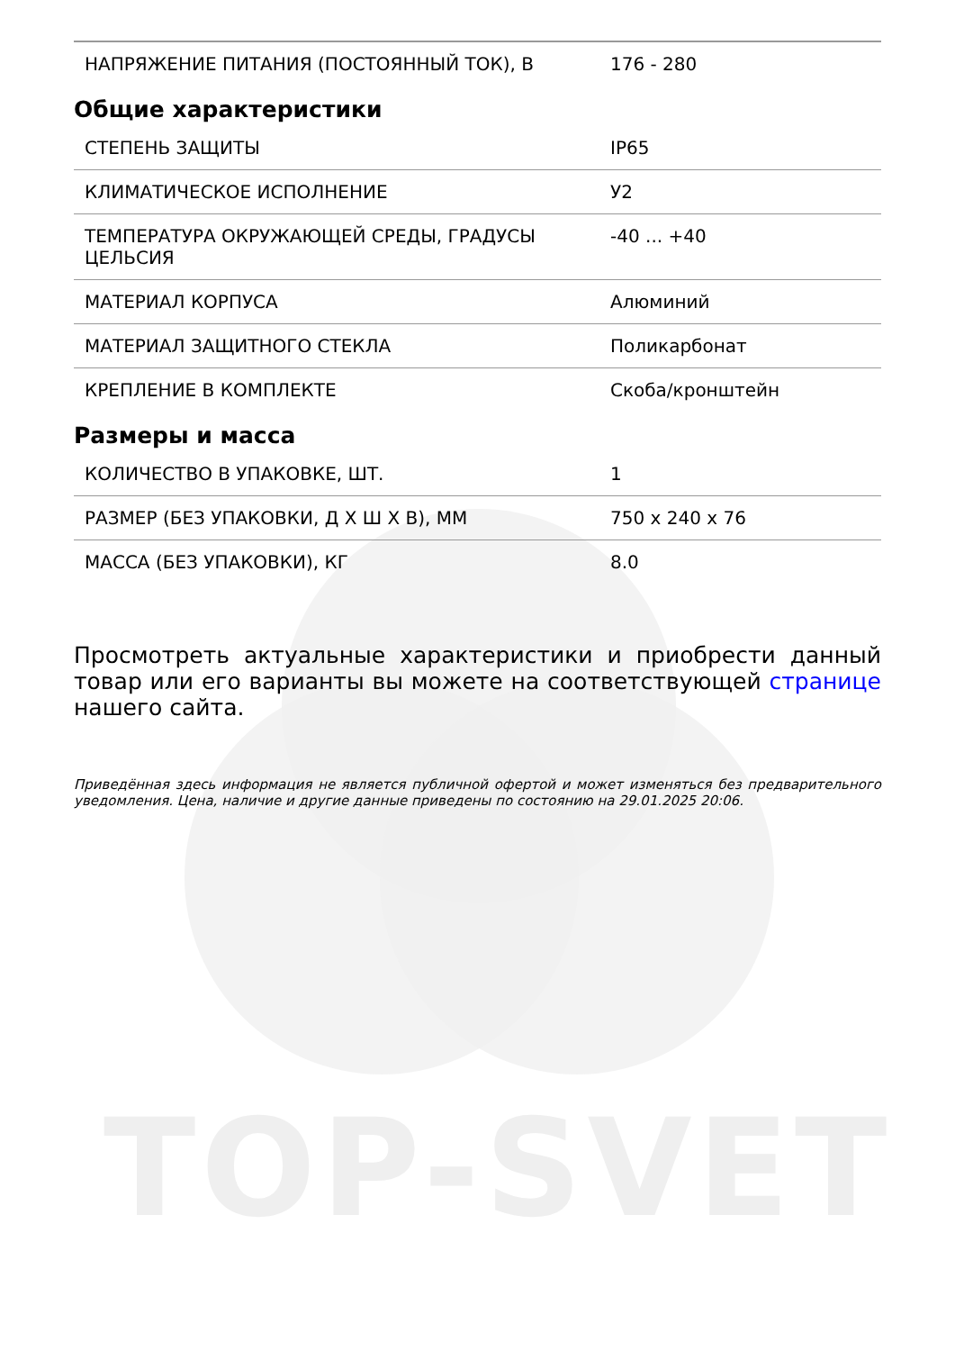TOP-SVET
| НАПРЯЖЕНИЕ ПИТАНИЯ (ПОСТОЯННЫЙ ТОК), В | 176 - 280 |
Общие характеристики
| СТЕПЕНЬ ЗАЩИТЫ | IP65 |
| КЛИМАТИЧЕСКОЕ ИСПОЛНЕНИЕ | У2 |
| ТЕМПЕРАТУРА ОКРУЖАЮЩЕЙ СРЕДЫ, ГРАДУСЫ ЦЕЛЬСИЯ | -40 ... +40 |
| МАТЕРИАЛ КОРПУСА | Алюминий |
| МАТЕРИАЛ ЗАЩИТНОГО СТЕКЛА | Поликарбонат |
| КРЕПЛЕНИЕ В КОМПЛЕКТЕ | Скоба/кронштейн |
Размеры и масса
| КОЛИЧЕСТВО В УПАКОВКЕ, ШТ. | 1 |
| РАЗМЕР (БЕЗ УПАКОВКИ, Д Х Ш Х В), ММ | 750 x 240 x 76 |
| МАССА (БЕЗ УПАКОВКИ), КГ | 8.0 |
Просмотреть актуальные характеристики и приобрести данный товар или его варианты вы можете на соответствующей странице нашего сайта.
Приведённая здесь информация не является публичной офертой и может изменяться без предварительного уведомления. Цена, наличие и другие данные приведены по состоянию на 29.01.2025 20:06.